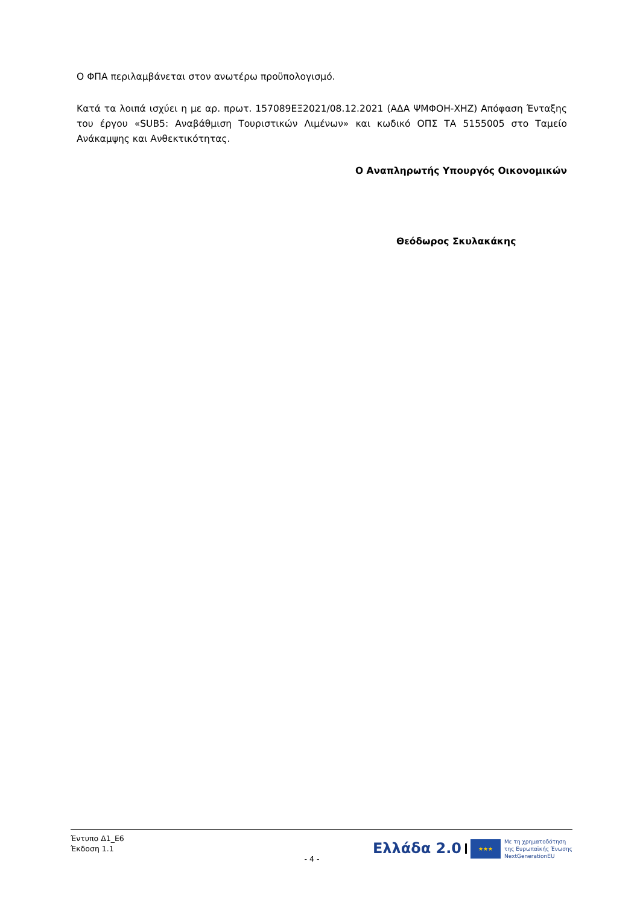Ο ΦΠΑ περιλαμβάνεται στον ανωτέρω προϋπολογισμό.
Κατά τα λοιπά ισχύει η με αρ. πρωτ. 157089ΕΞ2021/08.12.2021 (ΑΔΑ ΨΜΦΟΗ-ΧΗΖ) Απόφαση Ένταξης του έργου «SUB5: Αναβάθμιση Τουριστικών Λιμένων» και κωδικό ΟΠΣ ΤΑ 5155005 στο Ταμείο Ανάκαμψης και Ανθεκτικότητας.
Ο Αναπληρωτής Υπουργός Οικονομικών
Θεόδωρος Σκυλακάκης
Έντυπο Δ1_Ε6
Έκδοση 1.1
- 4 -
Ελλάδα 2.0 ★★★ Με τη χρηματοδότηση
της Ευρωπαϊκής Ένωσης
NextGenerationEU